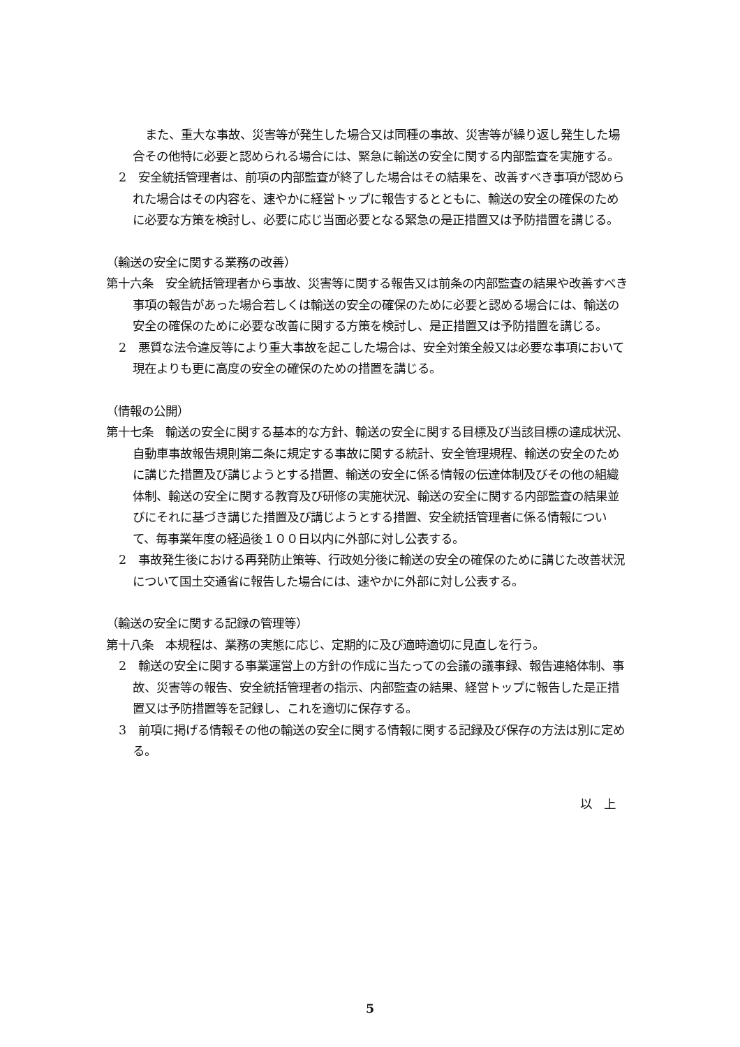また、重大な事故、災害等が発生した場合又は同種の事故、災害等が繰り返し発生した場合その他特に必要と認められる場合には、緊急に輸送の安全に関する内部監査を実施する。
2　安全統括管理者は、前項の内部監査が終了した場合はその結果を、改善すべき事項が認められた場合はその内容を、速やかに経営トップに報告するとともに、輸送の安全の確保のために必要な方策を検討し、必要に応じ当面必要となる緊急の是正措置又は予防措置を講じる。
（輸送の安全に関する業務の改善）
第十六条　安全統括管理者から事故、災害等に関する報告又は前条の内部監査の結果や改善すべき事項の報告があった場合若しくは輸送の安全の確保のために必要と認める場合には、輸送の安全の確保のために必要な改善に関する方策を検討し、是正措置又は予防措置を講じる。
2　悪質な法令違反等により重大事故を起こした場合は、安全対策全般又は必要な事項において現在よりも更に高度の安全の確保のための措置を講じる。
（情報の公開）
第十七条　輸送の安全に関する基本的な方針、輸送の安全に関する目標及び当該目標の達成状況、自動車事故報告規則第二条に規定する事故に関する統計、安全管理規程、輸送の安全のために講じた措置及び講じようとする措置、輸送の安全に係る情報の伝達体制及びその他の組織体制、輸送の安全に関する教育及び研修の実施状況、輸送の安全に関する内部監査の結果並びにそれに基づき講じた措置及び講じようとする措置、安全統括管理者に係る情報について、毎事業年度の経過後１００日以内に外部に対し公表する。
2　事故発生後における再発防止策等、行政処分後に輸送の安全の確保のために講じた改善状況について国土交通省に報告した場合には、速やかに外部に対し公表する。
（輸送の安全に関する記録の管理等）
第十八条　本規程は、業務の実態に応じ、定期的に及び適時適切に見直しを行う。
2　輸送の安全に関する事業運営上の方針の作成に当たっての会議の議事録、報告連絡体制、事故、災害等の報告、安全統括管理者の指示、内部監査の結果、経営トップに報告した是正措置又は予防措置等を記録し、これを適切に保存する。
3　前項に掲げる情報その他の輸送の安全に関する情報に関する記録及び保存の方法は別に定める。
以　上
5